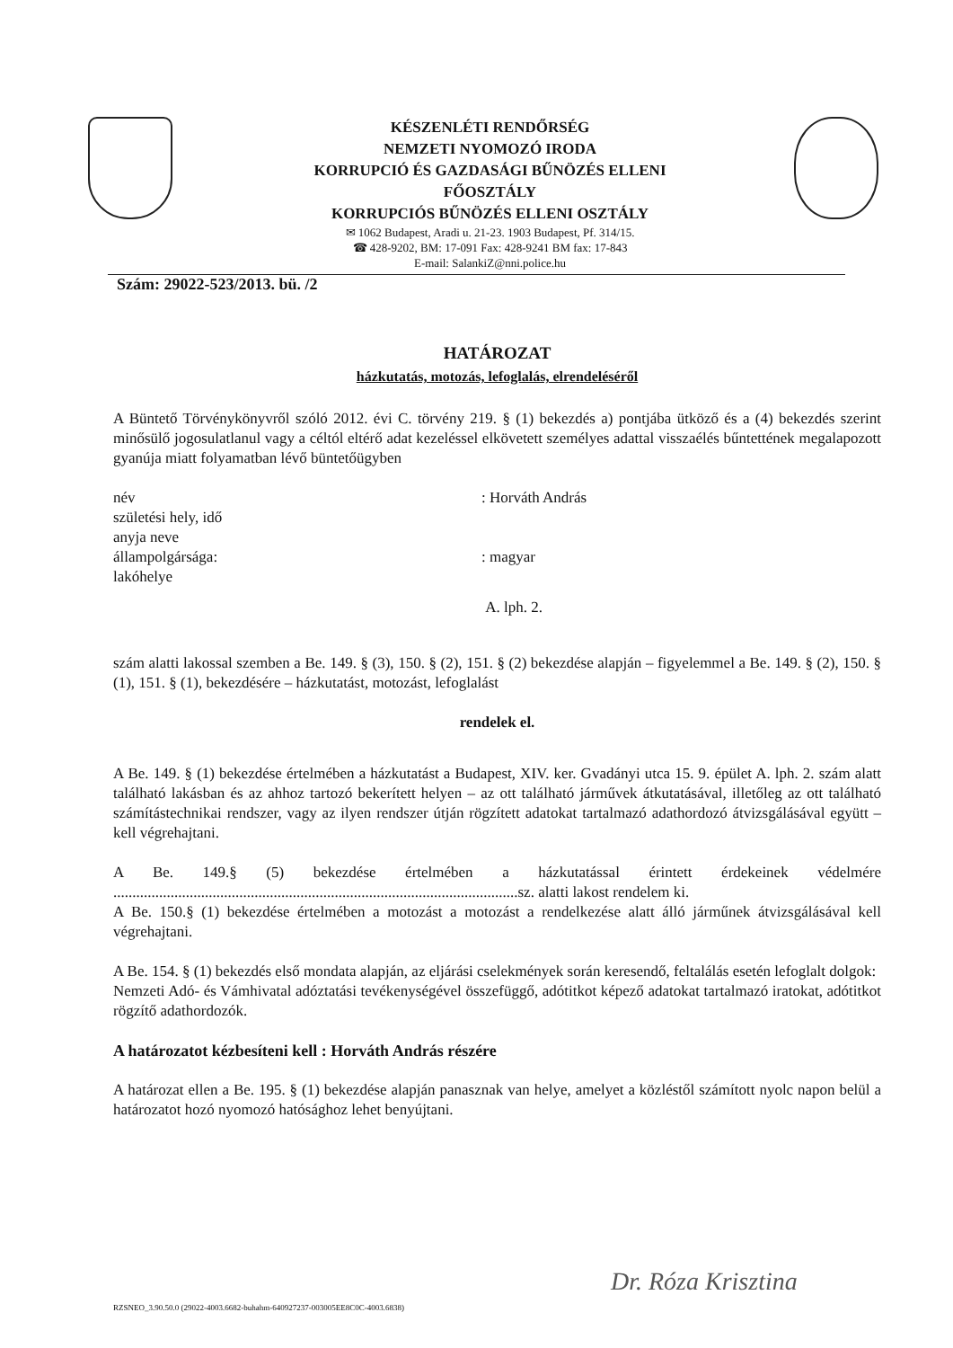KÉSZENLÉTI RENDŐRSÉG
NEMZETI NYOMOZÓ IRODA
KORRUPCIÓ ÉS GAZDASÁGI BŰNÖZÉS ELLENI
FŐOSZTÁLY
KORRUPCIÓS BŰNÖZÉS ELLENI OSZTÁLY
✉ 1062 Budapest, Aradi u. 21-23. 1903 Budapest, Pf. 314/15.
☎ 428-9202, BM: 17-091 Fax: 428-9241 BM fax: 17-843
E-mail: SalankiZ@nni.police.hu
Szám: 29022-523/2013. bü. /2
HATÁROZAT
házkutatás, motozás, lefoglalás, elrendeléséről
A Büntető Törvénykönyvről szóló 2012. évi C. törvény 219. § (1) bekezdés a) pontjába ütköző és a (4) bekezdés szerint minősülő jogosulatlanul vagy a céltól eltérő adat kezeléssel elkövetett személyes adattal visszaélés bűntettének megalapozott gyanúja miatt folyamatban lévő büntetőügyben
név : Horváth András
születési hely, idő
anyja neve
állampolgársága: : magyar
lakóhelye
A. lph. 2.
szám alatti lakossal szemben a Be. 149. § (3), 150. § (2), 151. § (2) bekezdése alapján – figyelemmel a Be. 149. § (2), 150. § (1), 151. § (1), bekezdésére – házkutatást, motozást, lefoglalást
rendelek el.
A Be. 149. § (1) bekezdése értelmében a házkutatást a Budapest, XIV. ker. Gvadányi utca 15. 9. épület A. lph. 2. szám alatt található lakásban és az ahhoz tartozó bekerített helyen – az ott található járművek átkutatásával, illetőleg az ott található számítástechnikai rendszer, vagy az ilyen rendszer útján rögzített adatokat tartalmazó adathordozó átvizsgálásával együtt – kell végrehajtani.
A Be. 149.§ (5) bekezdése értelmében a házkutatással érintett érdekeinek védelmére ..........................................................................................................sz. alatti lakost rendelem ki.
A Be. 150.§ (1) bekezdése értelmében a motozást a motozást a rendelkezése alatt álló járműnek átvizsgálásával kell végrehajtani.
A Be. 154. § (1) bekezdés első mondata alapján, az eljárási cselekmények során keresendő, feltalálás esetén lefoglalt dolgok:
Nemzeti Adó- és Vámhivatal adóztatási tevékenységével összefüggő, adótitkot képező adatokat tartalmazó iratokat, adótitkot rögzítő adathordozók.
A határozatot kézbesíteni kell : Horváth András részére
A határozat ellen a Be. 195. § (1) bekezdése alapján panasznak van helye, amelyet a közléstől számított nyolc napon belül a határozatot hozó nyomozó hatósághoz lehet benyújtani.
Dr. Róza Krisztina
RZSNEO_3.90.50.0 (29022-4003.6682-buhahm-640927237-003005EE8C0C-4003.6838)